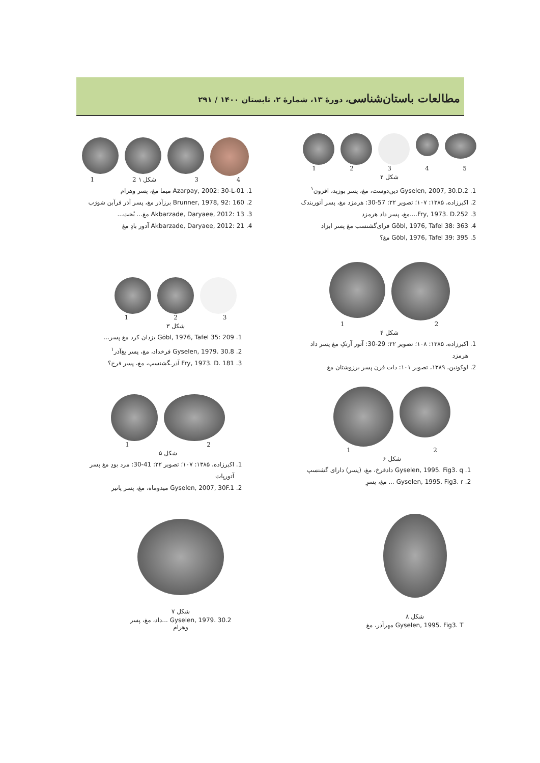مطالعات باستان‌شناسی، دورهٔ ۱۳، شمارهٔ ۲، تابستان ۱۴۰۰ / ۲۹۱
12345
شکل ۲
1. Gyselen, 2007, 30.D.2 دین‌دوست، مغ، پسر بوزید، افزون<sup>۱</sup>
2. اکبرزاده، ۱۳۸۵: ۱۰۷؛ تصویر ۲۲: 57-30: هرمزد مغ، پسر آتوربندک
3. Fry, 1973. D.252....مغ، پسر داد هرمزد
4. Göbl, 1976, Tafel 38: 363 فرای‌گشنسب مغ پسر ابزاد
5. Göbl, 1976, Tafel 39: 395 مغ؟
1 2 شکل ۱ 34
1. Azarpay, 2002: 30-L-01 میما مغ، پسر وهرام
2. Brunner, 1978, 92: 160 برزآذر مغ، پسر آذر فرآبن شورَب
3. Akbarzade, Daryaee, 2012: 13 مغ... بُخت...
4. Akbarzade, Daryaee, 2012: 21 آدور بادِ مغ
123
شکل ۳
1. Göbl, 1976, Tafel 35: 209 یزدان کرد مغ پسر...
2. Gyselen, 1979. 30.8 فرخداد، مغ، پسر بغ‌آذر<sup>۱</sup>
3. Fry, 1973. D. 181 آذرـگشنسپ، مغ، پسر فرخ؟
12
شکل ۴
1. اکبرزاده، ۱۳۸۵: ۱۰۸؛ تصویر ۲۲: 29-30: آتور آرتکِ مغ پسر داد هرمزد
2. لوکونین، ۱۳۸۹، تصویر ۱۰۱: دات فرن پسر برزوشتان مغ
12
شکل ۵
1. اکبرزاده، ۱۳۸۵: ۱۰۷؛ تصویر ۲۲: 41-30: مرد بودِ مغ پسر آتورپات
2. Gyselen, 2007, 30F.1 میدوماه، مغ، پسر پاتیر
12
شکل ۶
1. Gyselen, 1995. Fig3. q دادفرخ، مغ، (پسر) دارای گشنسپ
2. Gyselen, 1995. Fig3. r ... مغ، پسرِ
شکل ۷
Gyselen, 1979. 30.2 ...داد، مغ، پسر وهرام
شکل ۸
Gyselen, 1995. Fig3. T مهرآذر، مغ